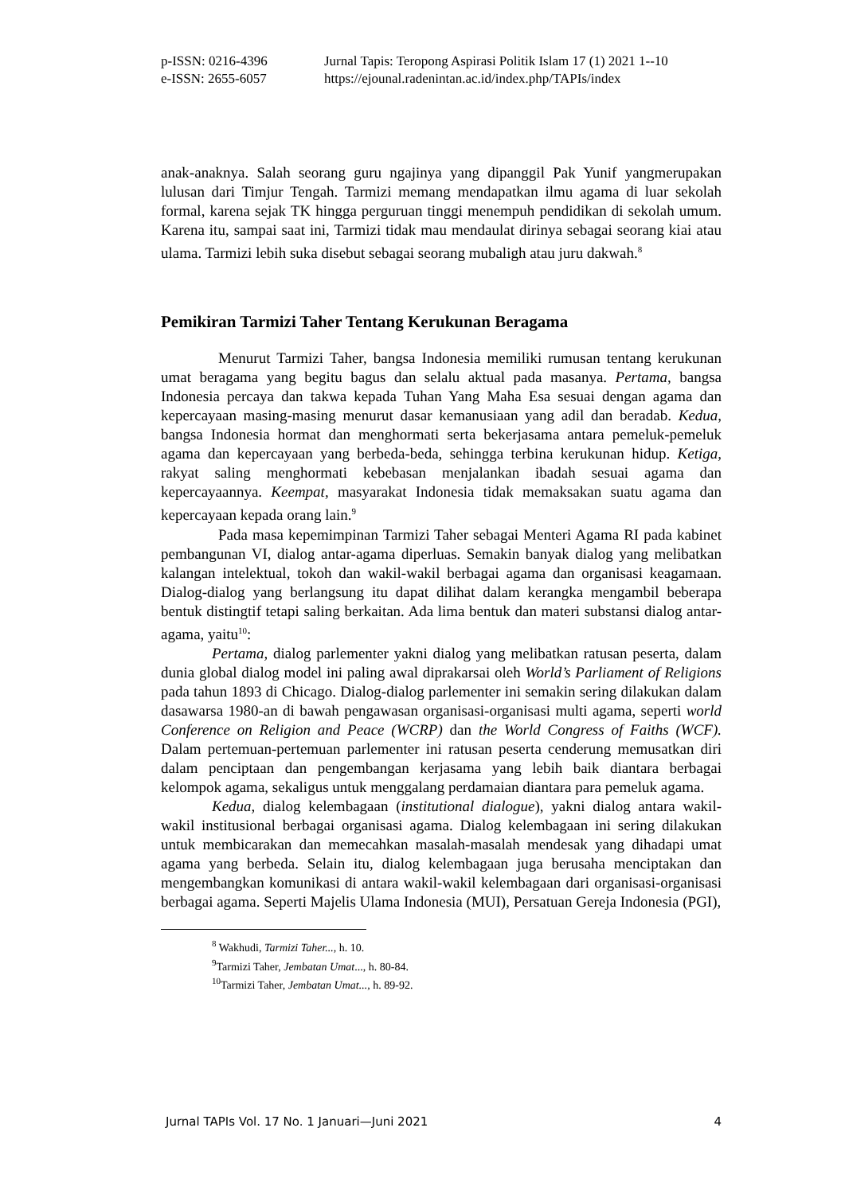p-ISSN: 0216-4396 Jurnal Tapis: Teropong Aspirasi Politik Islam 17 (1) 2021 1--10
e-ISSN: 2655-6057 https://ejounal.radenintan.ac.id/index.php/TAPIs/index
anak-anaknya. Salah seorang guru ngajinya yang dipanggil Pak Yunif yangmerupakan lulusan dari Timjur Tengah. Tarmizi memang mendapatkan ilmu agama di luar sekolah formal, karena sejak TK hingga perguruan tinggi menempuh pendidikan di sekolah umum. Karena itu, sampai saat ini, Tarmizi tidak mau mendaulat dirinya sebagai seorang kiai atau ulama. Tarmizi lebih suka disebut sebagai seorang mubaligh atau juru dakwah.<sup>8</sup>
Pemikiran Tarmizi Taher Tentang Kerukunan Beragama
Menurut Tarmizi Taher, bangsa Indonesia memiliki rumusan tentang kerukunan umat beragama yang begitu bagus dan selalu aktual pada masanya. Pertama, bangsa Indonesia percaya dan takwa kepada Tuhan Yang Maha Esa sesuai dengan agama dan kepercayaan masing-masing menurut dasar kemanusiaan yang adil dan beradab. Kedua, bangsa Indonesia hormat dan menghormati serta bekerjasama antara pemeluk-pemeluk agama dan kepercayaan yang berbeda-beda, sehingga terbina kerukunan hidup. Ketiga, rakyat saling menghormati kebebasan menjalankan ibadah sesuai agama dan kepercayaannya. Keempat, masyarakat Indonesia tidak memaksakan suatu agama dan kepercayaan kepada orang lain.<sup>9</sup>
Pada masa kepemimpinan Tarmizi Taher sebagai Menteri Agama RI pada kabinet pembangunan VI, dialog antar-agama diperluas. Semakin banyak dialog yang melibatkan kalangan intelektual, tokoh dan wakil-wakil berbagai agama dan organisasi keagamaan. Dialog-dialog yang berlangsung itu dapat dilihat dalam kerangka mengambil beberapa bentuk distingtif tetapi saling berkaitan. Ada lima bentuk dan materi substansi dialog antar-agama, yaitu<sup>10</sup>:
Pertama, dialog parlementer yakni dialog yang melibatkan ratusan peserta, dalam dunia global dialog model ini paling awal diprakarsai oleh World’s Parliament of Religions pada tahun 1893 di Chicago. Dialog-dialog parlementer ini semakin sering dilakukan dalam dasawarsa 1980-an di bawah pengawasan organisasi-organisasi multi agama, seperti world Conference on Religion and Peace (WCRP) dan the World Congress of Faiths (WCF). Dalam pertemuan-pertemuan parlementer ini ratusan peserta cenderung memusatkan diri dalam penciptaan dan pengembangan kerjasama yang lebih baik diantara berbagai kelompok agama, sekaligus untuk menggalang perdamaian diantara para pemeluk agama.
Kedua, dialog kelembagaan (institutional dialogue), yakni dialog antara wakil-wakil institusional berbagai organisasi agama. Dialog kelembagaan ini sering dilakukan untuk membicarakan dan memecahkan masalah-masalah mendesak yang dihadapi umat agama yang berbeda. Selain itu, dialog kelembagaan juga berusaha menciptakan dan mengembangkan komunikasi di antara wakil-wakil kelembagaan dari organisasi-organisasi berbagai agama. Seperti Majelis Ulama Indonesia (MUI), Persatuan Gereja Indonesia (PGI),
<sup>8</sup> Wakhudi, Tarmizi Taher..., h. 10.
<sup>9</sup> Tarmizi Taher, Jembatan Umat..., h. 80-84.
<sup>10</sup> Tarmizi Taher, Jembatan Umat..., h. 89-92.
Jurnal TAPIs Vol. 17 No. 1 Januari—Juni 2021 4